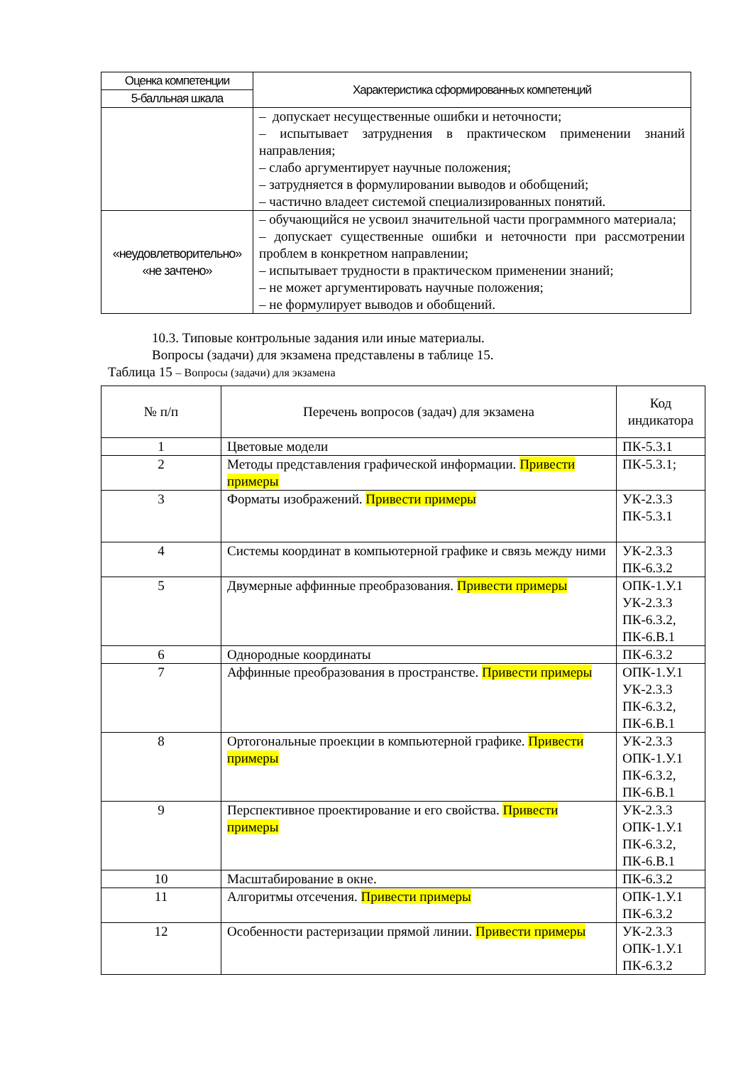| Оценка компетенции | Характеристика сформированных компетенций |
| --- | --- |
| 5-балльная шкала | |
| | – допускает несущественные ошибки и неточности; – испытывает затруднения в практическом применении знаний направления; – слабо аргументирует научные положения; – затрудняется в формулировании выводов и обобщений; – частично владеет системой специализированных понятий. |
| «неудовлетворительно» «не зачтено» | – обучающийся не усвоил значительной части программного материала; – допускает существенные ошибки и неточности при рассмотрении проблем в конкретном направлении; – испытывает трудности в практическом применении знаний; – не может аргументировать научные положения; – не формулирует выводов и обобщений. |
10.3. Типовые контрольные задания или иные материалы.
Вопросы (задачи) для экзамена представлены в таблице 15.
Таблица 15 – Вопросы (задачи) для экзамена
| № п/п | Перечень вопросов (задач) для экзамена | Код индикатора |
| --- | --- | --- |
| 1 | Цветовые модели | ПК-5.3.1 |
| 2 | Методы представления графической информации. Привести примеры | ПК-5.3.1; |
| 3 | Форматы изображений. Привести примеры | УК-2.3.3 ПК-5.3.1 |
| 4 | Системы координат в компьютерной графике и связь между ними | УК-2.3.3 ПК-6.3.2 |
| 5 | Двумерные аффинные преобразования. Привести примеры | ОПК-1.У.1 УК-2.3.3 ПК-6.3.2, ПК-6.В.1 |
| 6 | Однородные координаты | ПК-6.3.2 |
| 7 | Аффинные преобразования в пространстве. Привести примеры | ОПК-1.У.1 УК-2.3.3 ПК-6.3.2, ПК-6.В.1 |
| 8 | Ортогональные проекции в компьютерной графике. Привести примеры | УК-2.3.3 ОПК-1.У.1 ПК-6.3.2, ПК-6.В.1 |
| 9 | Перспективное проектирование и его свойства. Привести примеры | УК-2.3.3 ОПК-1.У.1 ПК-6.3.2, ПК-6.В.1 |
| 10 | Масштабирование в окне. | ПК-6.3.2 |
| 11 | Алгоритмы отсечения. Привести примеры | ОПК-1.У.1 ПК-6.3.2 |
| 12 | Особенности растеризации прямой линии. Привести примеры | УК-2.3.3 ОПК-1.У.1 ПК-6.3.2 |